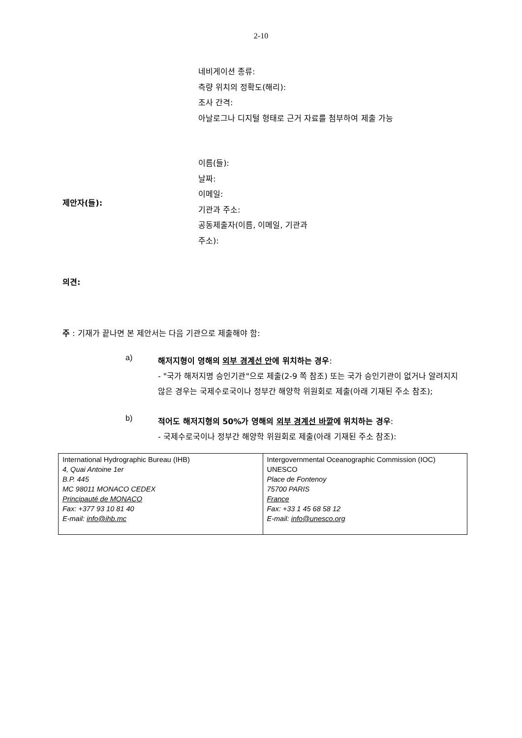2-10
네비게이션 종류:
측량 위치의 정확도(해리):
조사 간격:
아날로그나 디지털 형태로 근거 자료를 첨부하여 제출 가능
제안자(들):
이름(들):
날짜:
이메일:
기관과 주소:
공동제출자(이름, 이메일, 기관과
주소):
의견:
주 : 기재가 끝나면 본 제안서는 다음 기관으로 제출해야 함:
a)
해저지형이 영해의 외부 경계선 안에 위치하는 경우:
- "국가 해저지명 승인기관"으로 제출(2-9 쪽 참조) 또는 국가 승인기관이 없거나 알려지지 않은 경우는 국제수로국이나 정부간 해양학 위원회로 제출(아래 기재된 주소 참조);
b)
적어도 해저지형의 50%가 영해의 외부 경계선 바깥에 위치하는 경우:
- 국제수로국이나 정부간 해양학 위원회로 제출(아래 기재된 주소 참조):
| International Hydrographic Bureau (IHB) 4, Quai Antoine 1er B.P. 445 MC 98011 MONACO CEDEX Principauté de MONACO Fax: +377 93 10 81 40 E-mail: info@ihb.mc | Intergovernmental Oceanographic Commission (IOC) UNESCO Place de Fontenoy 75700 PARIS France Fax: +33 1 45 68 58 12 E-mail: info@unesco.org |